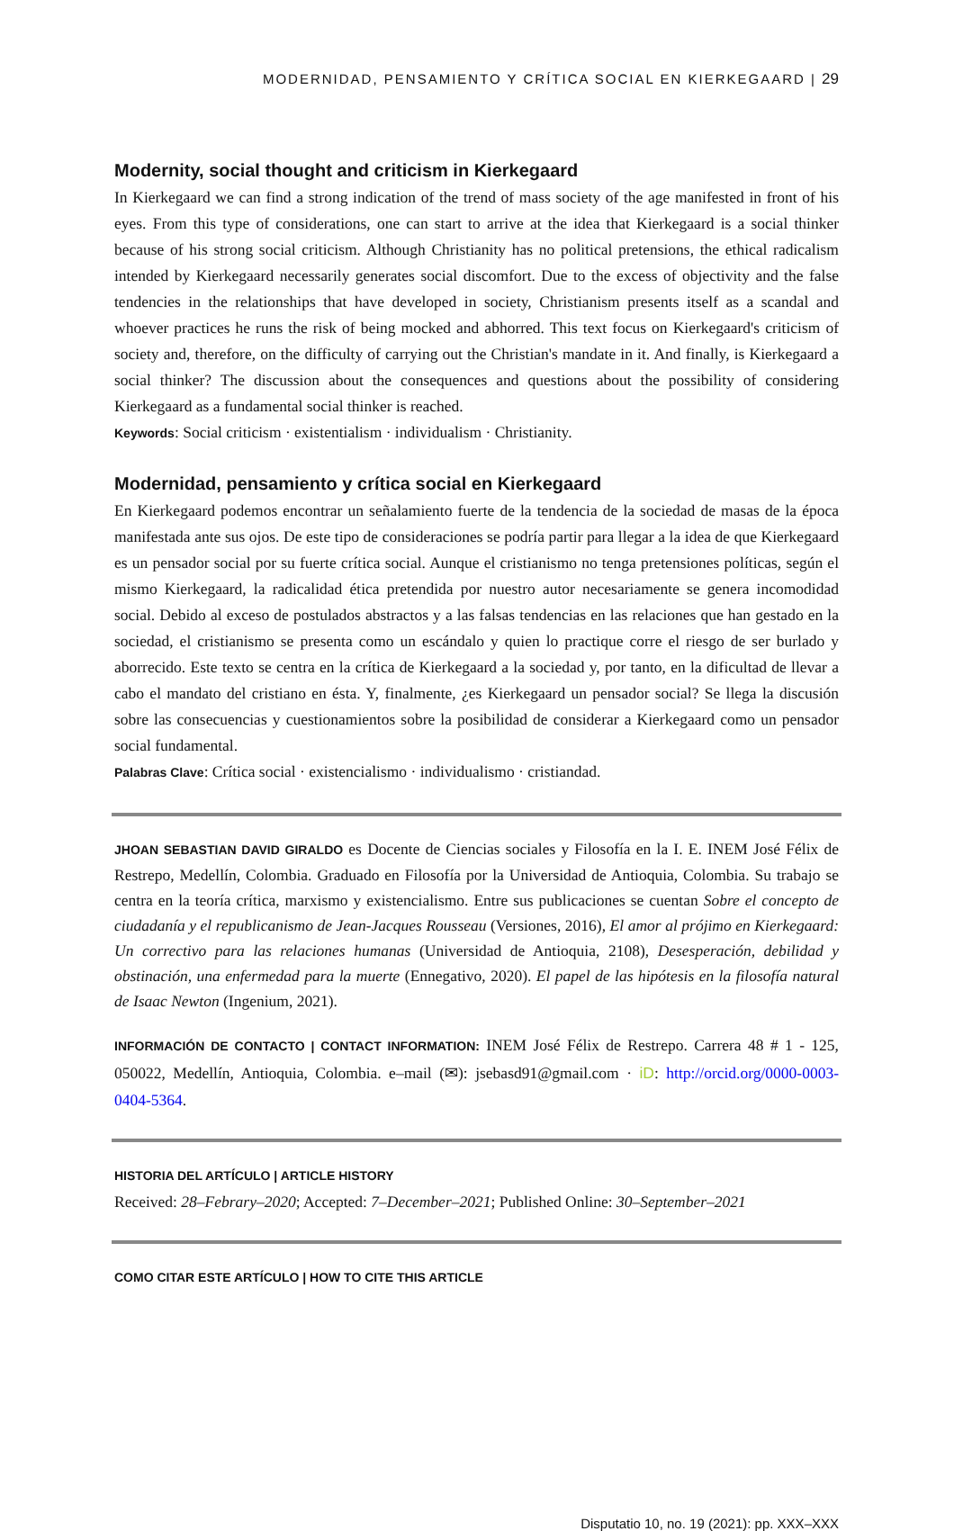MODERNIDAD, PENSAMIENTO Y CRÍTICA SOCIAL EN KIERKEGAARD | 29
Modernity, social thought and criticism in Kierkegaard
In Kierkegaard we can find a strong indication of the trend of mass society of the age manifested in front of his eyes. From this type of considerations, one can start to arrive at the idea that Kierkegaard is a social thinker because of his strong social criticism. Although Christianity has no political pretensions, the ethical radicalism intended by Kierkegaard necessarily generates social discomfort. Due to the excess of objectivity and the false tendencies in the relationships that have developed in society, Christianism presents itself as a scandal and whoever practices he runs the risk of being mocked and abhorred. This text focus on Kierkegaard's criticism of society and, therefore, on the difficulty of carrying out the Christian's mandate in it. And finally, is Kierkegaard a social thinker? The discussion about the consequences and questions about the possibility of considering Kierkegaard as a fundamental social thinker is reached.
Keywords: Social criticism · existentialism · individualism · Christianity.
Modernidad, pensamiento y crítica social en Kierkegaard
En Kierkegaard podemos encontrar un señalamiento fuerte de la tendencia de la sociedad de masas de la época manifestada ante sus ojos. De este tipo de consideraciones se podría partir para llegar a la idea de que Kierkegaard es un pensador social por su fuerte crítica social. Aunque el cristianismo no tenga pretensiones políticas, según el mismo Kierkegaard, la radicalidad ética pretendida por nuestro autor necesariamente se genera incomodidad social. Debido al exceso de postulados abstractos y a las falsas tendencias en las relaciones que han gestado en la sociedad, el cristianismo se presenta como un escándalo y quien lo practique corre el riesgo de ser burlado y aborrecido. Este texto se centra en la crítica de Kierkegaard a la sociedad y, por tanto, en la dificultad de llevar a cabo el mandato del cristiano en ésta. Y, finalmente, ¿es Kierkegaard un pensador social? Se llega la discusión sobre las consecuencias y cuestionamientos sobre la posibilidad de considerar a Kierkegaard como un pensador social fundamental.
Palabras Clave: Crítica social · existencialismo · individualismo · cristiandad.
JHOAN SEBASTIAN DAVID GIRALDO es Docente de Ciencias sociales y Filosofía en la I. E. INEM José Félix de Restrepo, Medellín, Colombia. Graduado en Filosofía por la Universidad de Antioquia, Colombia. Su trabajo se centra en la teoría crítica, marxismo y existencialismo. Entre sus publicaciones se cuentan Sobre el concepto de ciudadanía y el republicanismo de Jean-Jacques Rousseau (Versiones, 2016), El amor al prójimo en Kierkegaard: Un correctivo para las relaciones humanas (Universidad de Antioquia, 2108), Desesperación, debilidad y obstinación, una enfermedad para la muerte (Ennegativo, 2020). El papel de las hipótesis en la filosofía natural de Isaac Newton (Ingenium, 2021).
INFORMACIÓN DE CONTACTO | CONTACT INFORMATION: INEM José Félix de Restrepo. Carrera 48 # 1 - 125, 050022, Medellín, Antioquia, Colombia. e–mail (✉): jsebasd91@gmail.com · iD: http://orcid.org/0000-0003-0404-5364.
HISTORIA DEL ARTÍCULO | ARTICLE HISTORY
Received: 28–Febrary–2020; Accepted: 7–December–2021; Published Online: 30–September–2021
COMO CITAR ESTE ARTÍCULO | HOW TO CITE THIS ARTICLE
Disputatio 10, no. 19 (2021): pp. XXX–XXX